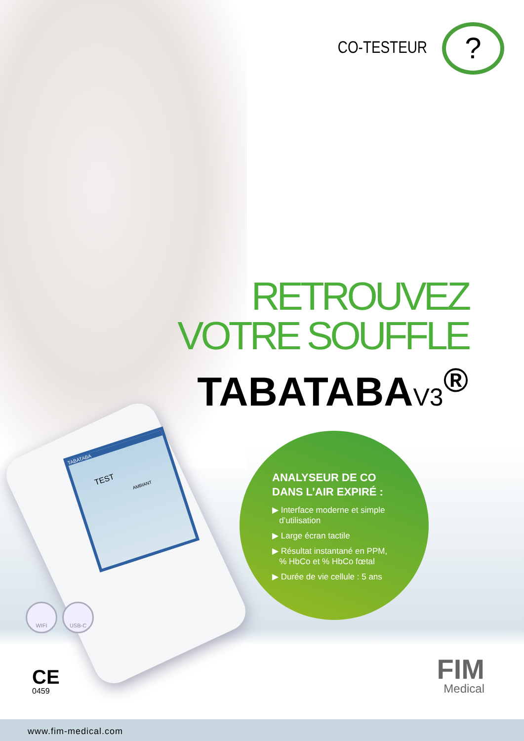CO-TESTEUR
?
RETROUVEZ
VOTRE SOUFFLE
TABATABAV3<sup>®</sup>
TABATABA
TEST
AMBIANT
ANALYSEUR DE CO
DANS L’AIR EXPIRÉ :
▶ Interface moderne et simple
d’utilisation
▶ Large écran tactile
▶ Résultat instantané en PPM,
% HbCo et % HbCo fœtal
▶ Durée de vie cellule : 5 ans
WIFI USB-C
CE
0459
FIM
Medical
www.fim-medical.com